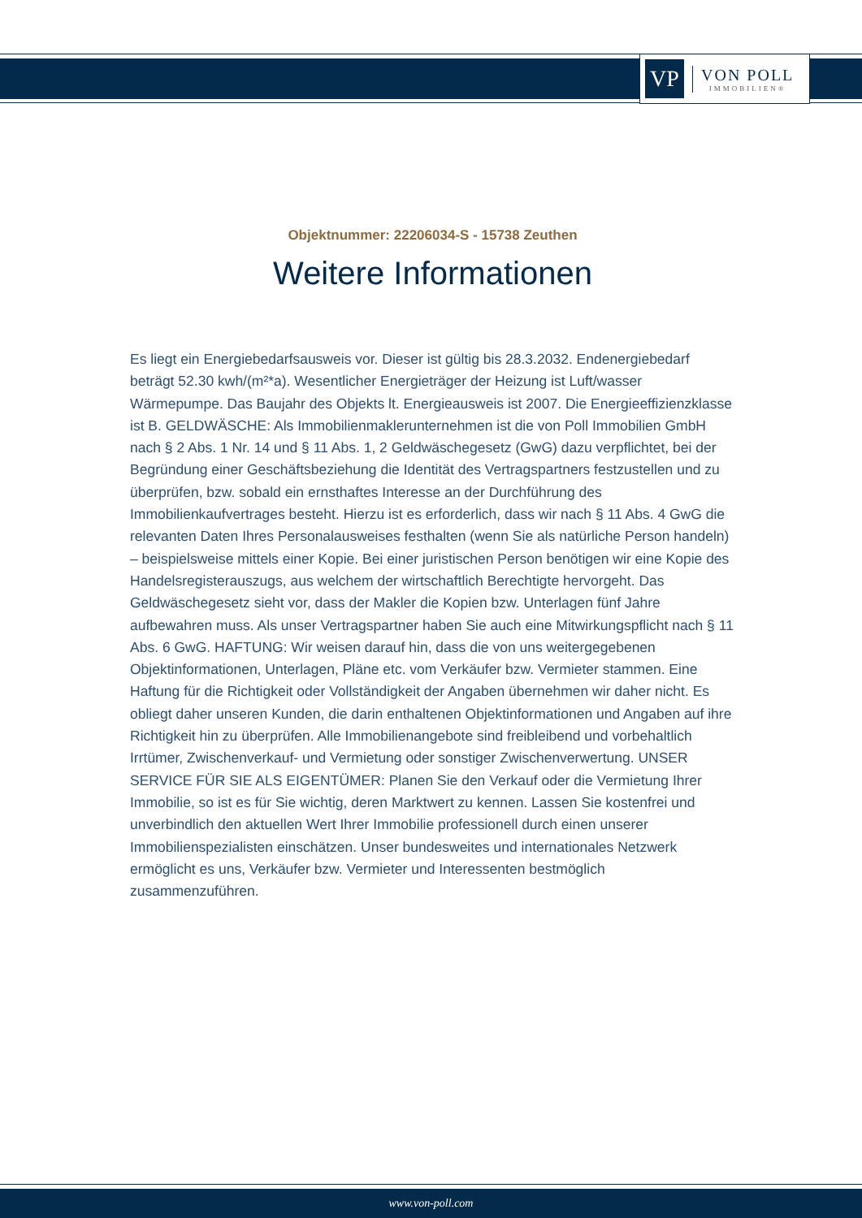VP
VON POLL
IMMOBILIEN®
Objektnummer: 22206034-S - 15738 Zeuthen
Weitere Informationen
Es liegt ein Energiebedarfsausweis vor. Dieser ist gültig bis 28.3.2032. Endenergiebedarf beträgt 52.30 kwh/(m²*a). Wesentlicher Energieträger der Heizung ist Luft/wasser Wärmepumpe. Das Baujahr des Objekts lt. Energieausweis ist 2007. Die Energieeffizienzklasse ist B. GELDWÄSCHE: Als Immobilienmaklerunternehmen ist die von Poll Immobilien GmbH nach § 2 Abs. 1 Nr. 14 und § 11 Abs. 1, 2 Geldwäschegesetz (GwG) dazu verpflichtet, bei der Begründung einer Geschäftsbeziehung die Identität des Vertragspartners festzustellen und zu überprüfen, bzw. sobald ein ernsthaftes Interesse an der Durchführung des Immobilienkaufvertrages besteht. Hierzu ist es erforderlich, dass wir nach § 11 Abs. 4 GwG die relevanten Daten Ihres Personalausweises festhalten (wenn Sie als natürliche Person handeln) – beispielsweise mittels einer Kopie. Bei einer juristischen Person benötigen wir eine Kopie des Handelsregisterauszugs, aus welchem der wirtschaftlich Berechtigte hervorgeht. Das Geldwäschegesetz sieht vor, dass der Makler die Kopien bzw. Unterlagen fünf Jahre aufbewahren muss. Als unser Vertragspartner haben Sie auch eine Mitwirkungspflicht nach § 11 Abs. 6 GwG. HAFTUNG: Wir weisen darauf hin, dass die von uns weitergegebenen Objektinformationen, Unterlagen, Pläne etc. vom Verkäufer bzw. Vermieter stammen. Eine Haftung für die Richtigkeit oder Vollständigkeit der Angaben übernehmen wir daher nicht. Es obliegt daher unseren Kunden, die darin enthaltenen Objektinformationen und Angaben auf ihre Richtigkeit hin zu überprüfen. Alle Immobilienangebote sind freibleibend und vorbehaltlich Irrtümer, Zwischenverkauf- und Vermietung oder sonstiger Zwischenverwertung. UNSER SERVICE FÜR SIE ALS EIGENTÜMER: Planen Sie den Verkauf oder die Vermietung Ihrer Immobilie, so ist es für Sie wichtig, deren Marktwert zu kennen. Lassen Sie kostenfrei und unverbindlich den aktuellen Wert Ihrer Immobilie professionell durch einen unserer Immobilienspezialisten einschätzen. Unser bundesweites und internationales Netzwerk ermöglicht es uns, Verkäufer bzw. Vermieter und Interessenten bestmöglich zusammenzuführen.
www.von-poll.com